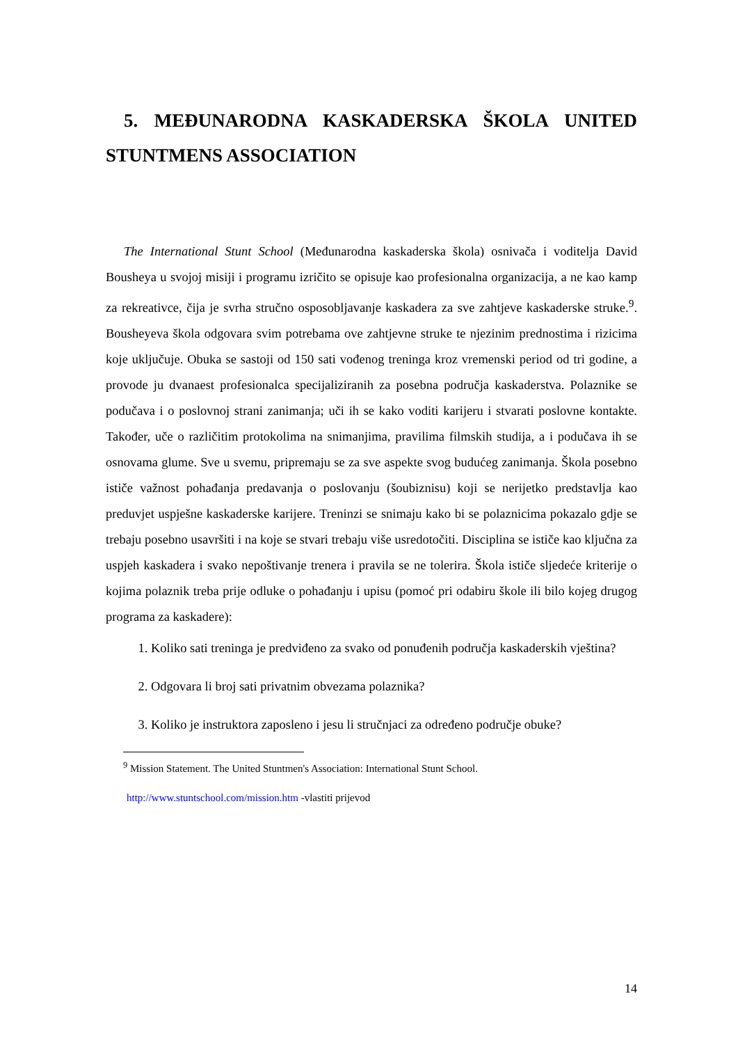5. MEĐUNARODNA KASKADERSKA ŠKOLA UNITED STUNTMENS ASSOCIATION
The International Stunt School (Međunarodna kaskaderska škola) osnivača i voditelja David Bousheya u svojoj misiji i programu izričito se opisuje kao profesionalna organizacija, a ne kao kamp za rekreativce, čija je svrha stručno osposobljavanje kaskadera za sve zahtjeve kaskaderske struke.<sup>9</sup>. Bousheyeva škola odgovara svim potrebama ove zahtjevne struke te njezinim prednostima i rizicima koje uključuje. Obuka se sastoji od 150 sati vođenog treninga kroz vremenski period od tri godine, a provode ju dvanaest profesionalca specijaliziranih za posebna područja kaskaderstva. Polaznike se podučava i o poslovnoj strani zanimanja; uči ih se kako voditi karijeru i stvarati poslovne kontakte. Također, uče o različitim protokolima na snimanjima, pravilima filmskih studija, a i podučava ih se osnovama glume. Sve u svemu, pripremaju se za sve aspekte svog budućeg zanimanja. Škola posebno ističe važnost pohađanja predavanja o poslovanju (šoubiznisu) koji se nerijetko predstavlja kao preduvjet uspješne kaskaderske karijere. Treninzi se snimaju kako bi se polaznicima pokazalo gdje se trebaju posebno usavršiti i na koje se stvari trebaju više usredotočiti. Disciplina se ističe kao ključna za uspjeh kaskadera i svako nepoštivanje trenera i pravila se ne tolerira. Škola ističe sljedeće kriterije o kojima polaznik treba prije odluke o pohađanju i upisu (pomoć pri odabiru škole ili bilo kojeg drugog programa za kaskadere):
1. Koliko sati treninga je predviđeno za svako od ponuđenih područja kaskaderskih vještina?
2. Odgovara li broj sati privatnim obvezama polaznika?
3. Koliko je instruktora zaposleno i jesu li stručnjaci za određeno područje obuke?
<sup>9</sup> Mission Statement. The United Stuntmen's Association: International Stunt School.
http://www.stuntschool.com/mission.htm -vlastiti prijevod
14